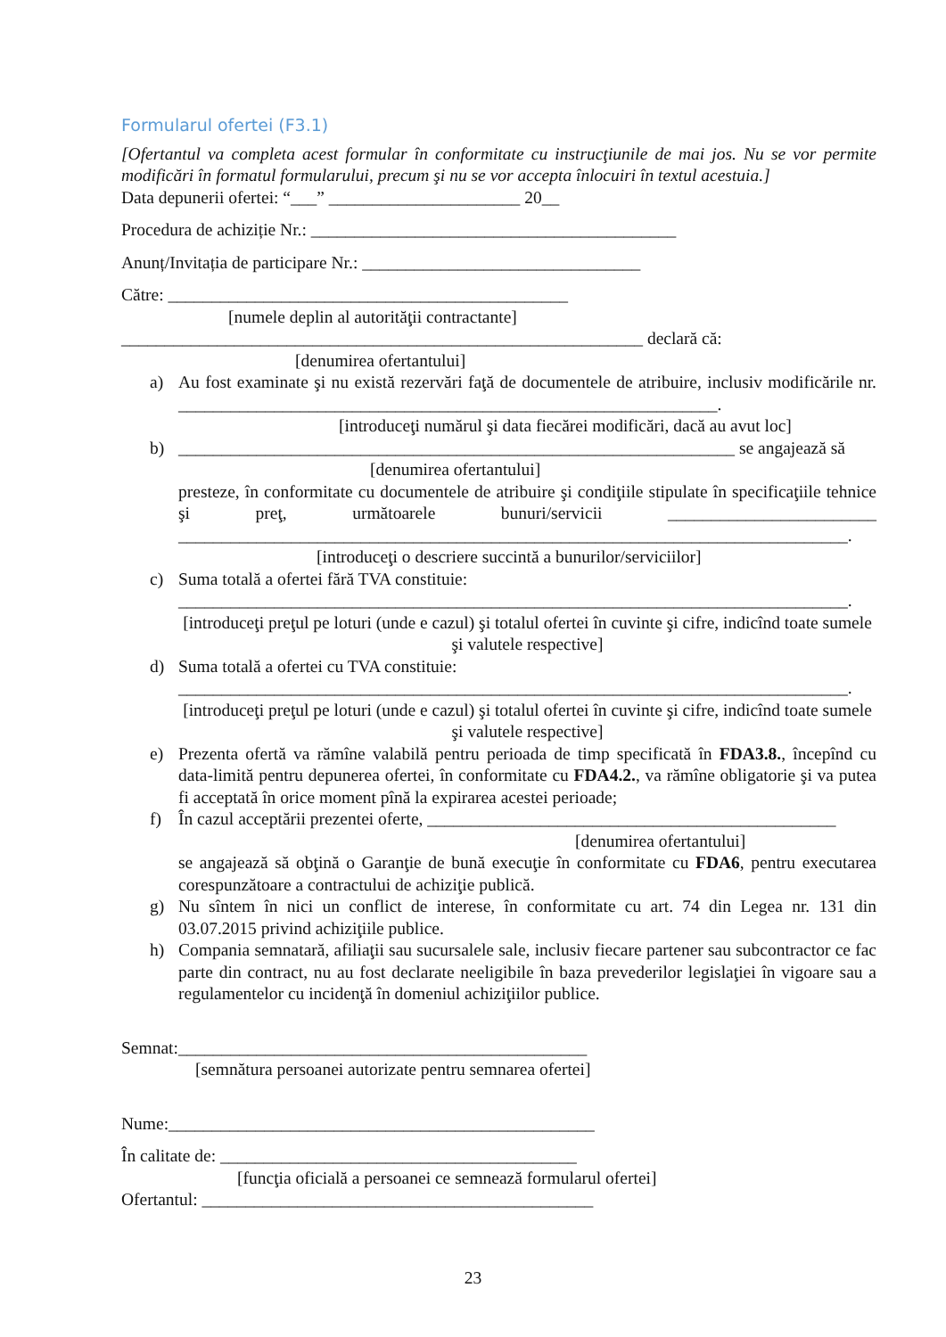Formularul ofertei (F3.1)
[Ofertantul va completa acest formular în conformitate cu instrucţiunile de mai jos. Nu se vor permite modificări în formatul formularului, precum şi nu se vor accepta înlocuiri în textul acestuia.]
Data depunerii ofertei: “___” ______________________ 20__
Procedura de achiziție Nr.: __________________________________________
Anunț/Invitația de participare Nr.: ________________________________
Către: ______________________________________________
[numele deplin al autorităţii contractante]
____________________________________________________________ declară că:
[denumirea ofertantului]
a) Au fost examinate şi nu există rezervări faţă de documentele de atribuire, inclusiv modificările nr. ______________________________________________________________.
[introduceţi numărul şi data fiecărei modificări, dacă au avut loc]
b) ________________________________________________________________ se angajează să
[denumirea ofertantului]
presteze, în conformitate cu documentele de atribuire şi condiţiile stipulate în specificaţiile tehnice şi preţ, următoarele bunuri/servicii ________________________ _____________________________________________________________________________.
[introduceţi o descriere succintă a bunurilor/serviciilor]
c) Suma totală a ofertei fără TVA constituie:
_____________________________________________________________________________.
[introduceţi preţul pe loturi (unde e cazul) şi totalul ofertei în cuvinte şi cifre, indicînd toate sumele şi valutele respective]
d) Suma totală a ofertei cu TVA constituie:
_____________________________________________________________________________.
[introduceţi preţul pe loturi (unde e cazul) şi totalul ofertei în cuvinte şi cifre, indicînd toate sumele şi valutele respective]
e) Prezenta ofertă va rămîne valabilă pentru perioada de timp specificată în FDA3.8., începînd cu data-limită pentru depunerea ofertei, în conformitate cu FDA4.2., va rămîne obligatorie şi va putea fi acceptată în orice moment pînă la expirarea acestei perioade;
f) În cazul acceptării prezentei oferte, _______________________________________________
[denumirea ofertantului]
se angajează să obţină o Garanţie de bună execuţie în conformitate cu FDA6, pentru executarea corespunzătoare a contractului de achiziţie publică.
g) Nu sîntem în nici un conflict de interese, în conformitate cu art. 74 din Legea nr. 131 din 03.07.2015 privind achiziţiile publice.
h) Compania semnatară, afiliaţii sau sucursalele sale, inclusiv fiecare partener sau subcontractor ce fac parte din contract, nu au fost declarate neeligibile în baza prevederilor legislaţiei în vigoare sau a regulamentelor cu incidenţă în domeniul achiziţiilor publice.
Semnat:_______________________________________________
[semnătura persoanei autorizate pentru semnarea ofertei]
Nume:_________________________________________________
În calitate de: _________________________________________
[funcţia oficială a persoanei ce semnează formularul ofertei]
Ofertantul: _____________________________________________
23